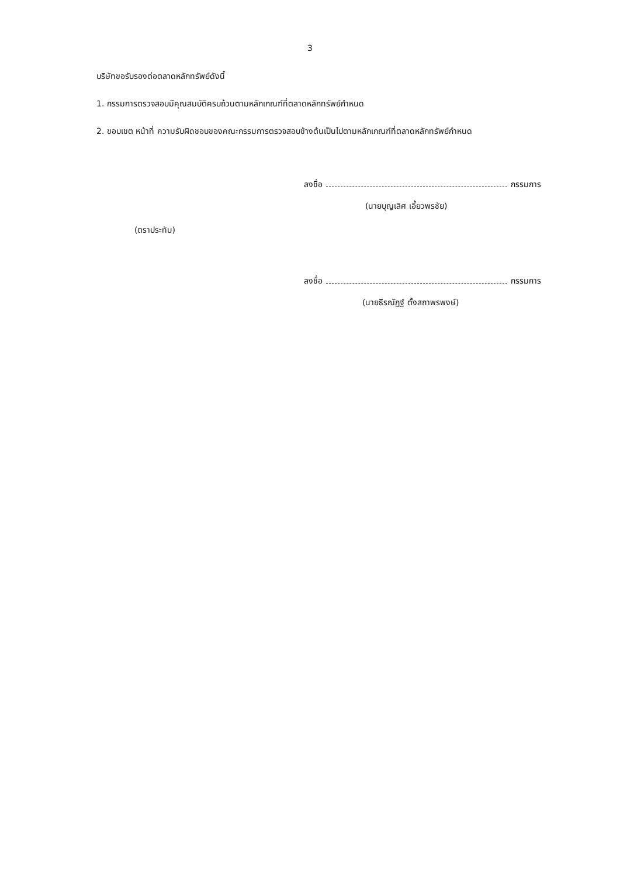3
บริษัทขอรับรองต่อตลาดหลักทรัพย์ดังนี้
1. กรรมการตรวจสอบมีคุณสมบัติครบถ้วนตามหลักเกณฑ์ที่ตลาดหลักทรัพย์กำหนด
2. ขอบเขต หน้าที่ ความรับผิดชอบของคณะกรรมการตรวจสอบข้างต้นเป็นไปตามหลักเกณฑ์ที่ตลาดหลักทรัพย์กำหนด
ลงชื่อ กรรมการ
(นายบุญเลิศ เอี้ยวพรชัย)
(ตราประทับ)
ลงชื่อ กรรมการ
(นายธีรณัฏฐ์ ตั้งสถาพรพงษ์)